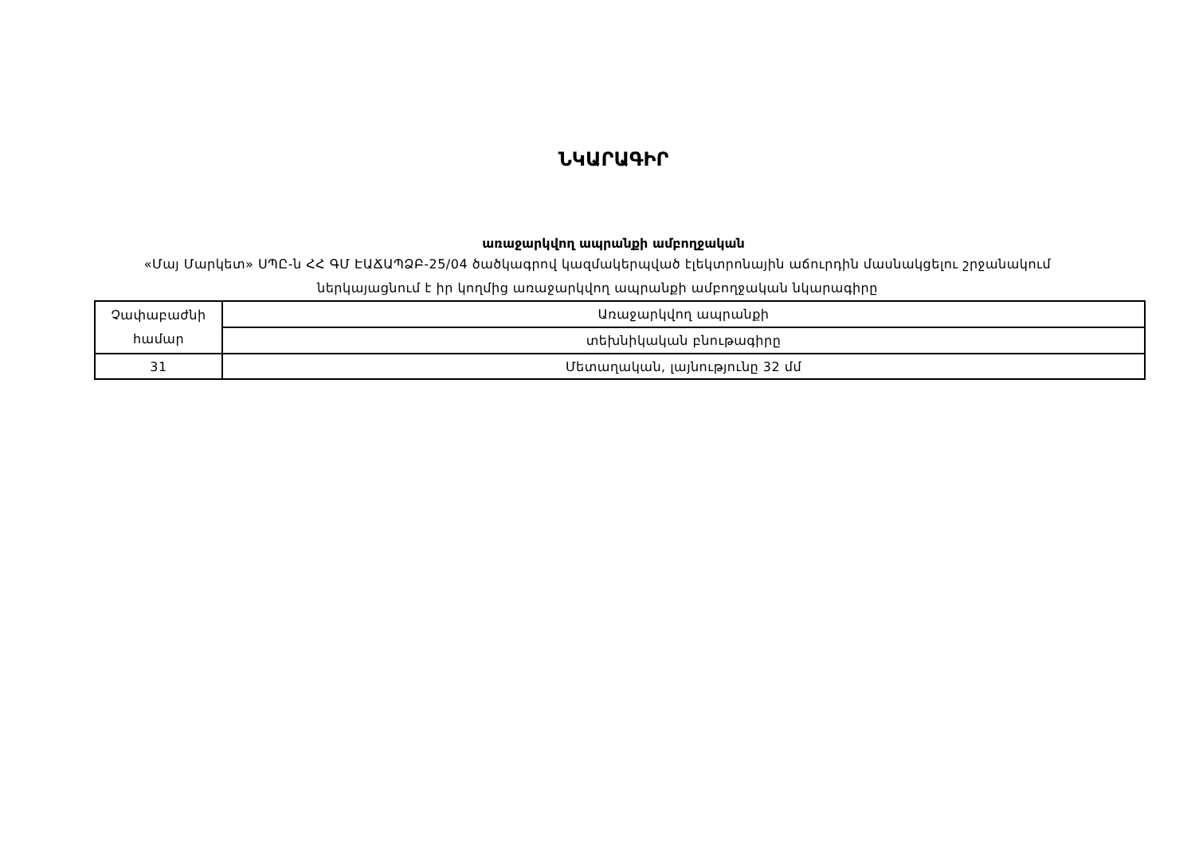ՆԿԱՐԱԳԻՐ
առաջարկվող ապրանքի ամբողջական
«Մայ Մարկետ» ՍՊԸ-ն ՀՀ ԳՄ ԷԱՃԱՊՁԲ-25/04 ծածկագրով կազմակերպված էլեկտրոնային աճուրդին մասնակցելու շրջանակում ներկայացնում է իր կողմից առաջարկվող ապրանքի ամբողջական նկարագիրը
| Չափաբաժնի համար | Առաջարկվող ապրանքի |
| | տեխնիկական բնութագիրը |
| 31 | Մետաղական, լայնությունը 32 մմ |